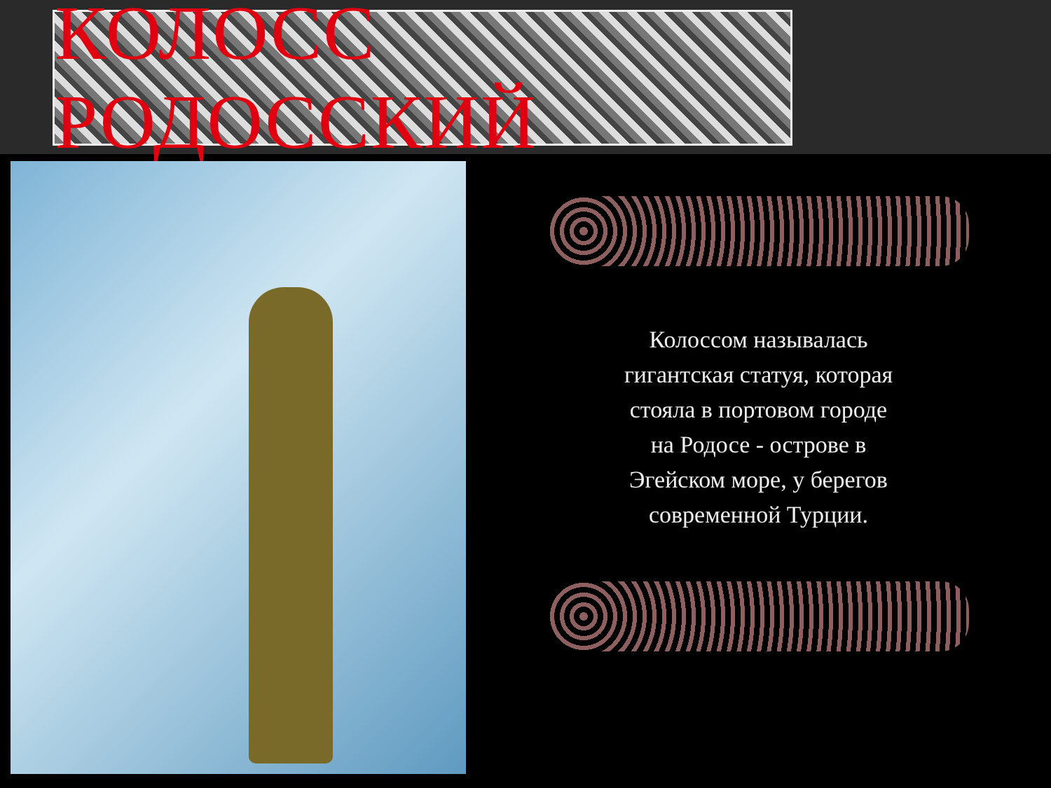КОЛОСС РОДОССКИЙ
Колоссом называлась
гигантская статуя, которая
стояла в портовом городе
на Родосе - острове в
Эгейском море, у берегов
современной Турции.